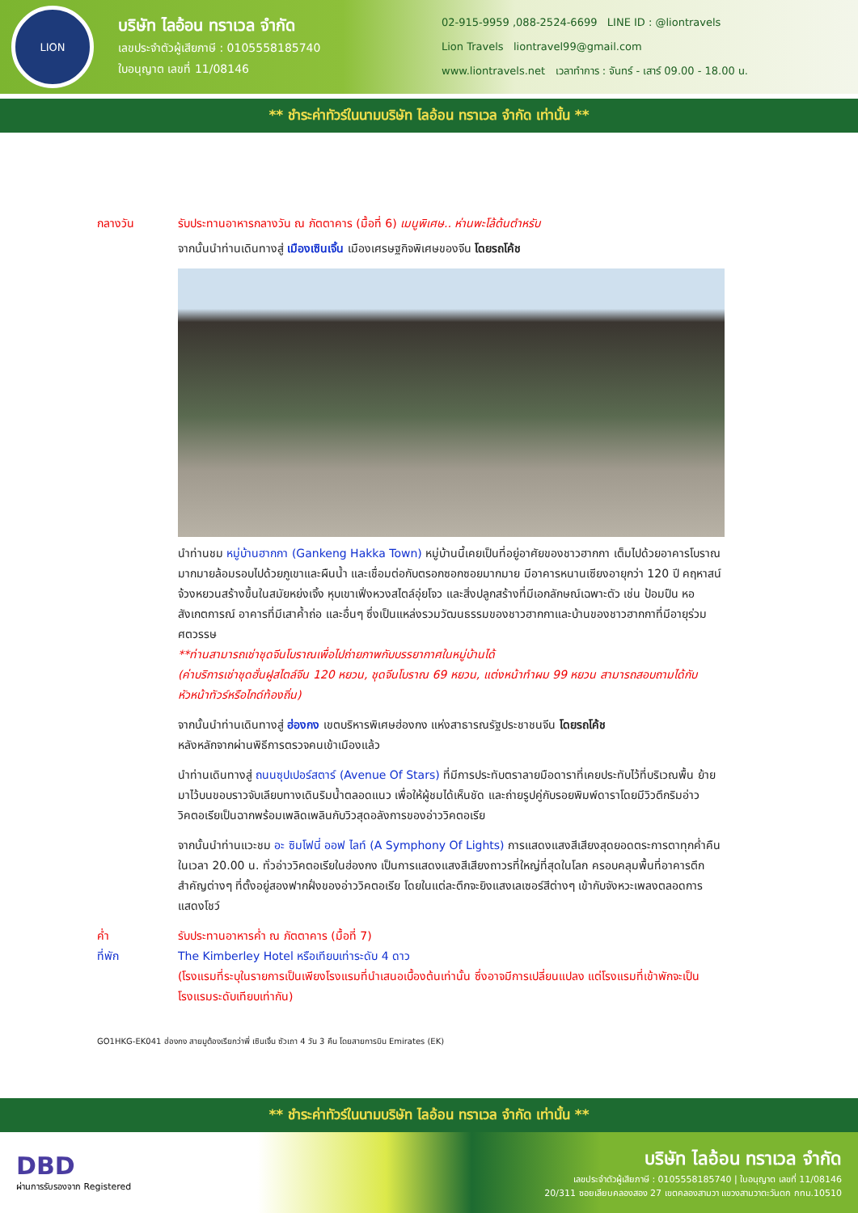LION
บริษัท ไลอ้อน ทราเวล จำกัด
เลขประจำตัวผู้เสียภาษี : 0105558185740
ใบอนุญาต เลขที่ 11/08146
02-915-9959 ,088-2524-6699 LINE ID : @liontravels
Lion Travels liontravel99@gmail.com
www.liontravels.net เวลาทำการ : จันทร์ - เสาร์ 09.00 - 18.00 น.
** ชำระค่าทัวร์ในนามบริษัท ไลอ้อน ทราเวล จำกัด เท่านั้น **
กลางวัน รับประทานอาหารกลางวัน ณ ภัตตาคาร (มื้อที่ 6) เมนูพิเศษ.. ห่านพะโล้ต้นตำหรับ
จากนั้นนำท่านเดินทางสู่ เมืองเซินเจิ้น เมืองเศรษฐกิจพิเศษของจีน โดยรถโค้ช
นำท่านชม หมู่บ้านฮากกา (Gankeng Hakka Town) หมู่บ้านนี้เคยเป็นที่อยู่อาศัยของชาวฮากกา เต็มไปด้วยอาคารโบราณมากมายล้อมรอบไปด้วยภูเขาและผืนน้ำ และเชื่อมต่อกับตรอกซอกซอยมากมาย มีอาคารหนานเซียงอายุกว่า 120 ปี คฤหาสน์จ้วงหยวนสร้างขึ้นในสมัยหย่งเจิ้ง หุบเขาเฟิ่งหวงสไตล์อุ่ยโจว และสิ่งปลูกสร้างที่มีเอกลักษณ์เฉพาะตัว เช่น ป้อมปืน หอสังเกตการณ์ อาคารที่มีเสาค้ำถ่อ และอื่นๆ ซึ่งเป็นแหล่งรวมวัฒนธรรมของชาวฮากกาและบ้านของชาวฮากกาที่มีอายุร่วมศตวรรษ
**ท่านสามารถเช่าชุดจีนโบราณเพื่อไปถ่ายภาพกับบรรยากาศในหมู่บ้านได้
(ค่าบริการเช่าชุดฮั่นฝูสไตล์จีน 120 หยวน, ชุดจีนโบราณ 69 หยวน, แต่งหน้าทำผม 99 หยวน สามารถสอบถามได้กับหัวหน้าทัวร์หรือไกด์ท้องถิ่น)
จากนั้นนำท่านเดินทางสู่ ฮ่องกง เขตบริหารพิเศษฮ่องกง แห่งสาธารณรัฐประชาชนจีน โดยรถโค้ช
หลังหลักจากผ่านพิธีการตรวจคนเข้าเมืองแล้ว
นำท่านเดินทางสู่ ถนนซุปเปอร์สตาร์ (Avenue Of Stars) ที่มีการประทับตราลายมือดาราที่เคยประทับไว้ที่บริเวณพื้น ย้ายมาไว้บนขอบราวจับเลียบทางเดินริมน้ำตลอดแนว เพื่อให้ผู้ชมได้เห็นชัด และถ่ายรูปคู่กับรอยพิมพ์ดาราโดยมีวิวตึกริมอ่าววิคตอเรียเป็นฉากพร้อมเพลิดเพลินกับวิวสุดอลังการของอ่าววิคตอเรีย
จากนั้นนำท่านแวะชม อะ ซิมโฟนี่ ออฟ ไลท์ (A Symphony Of Lights) การแสดงแสงสีเสียงสุดยอดตระการตาทุกค่ำคืน ในเวลา 20.00 น. ทั่วอ่าววิคตอเรียในฮ่องกง เป็นการแสดงแสงสีเสียงถาวรที่ใหญ่ที่สุดในโลก ครอบคลุมพื้นที่อาคารตึกสำคัญต่างๆ ที่ตั้งอยู่สองฟากฝั่งของอ่าววิคตอเรีย โดยในแต่ละตึกจะยิงแสงเลเซอร์สีต่างๆ เข้ากับจังหวะเพลงตลอดการแสดงโชว์
ค่ำ รับประทานอาหารค่ำ ณ ภัตตาคาร (มื้อที่ 7)
ที่พัก The Kimberley Hotel หรือเทียบเท่าระดับ 4 ดาว
(โรงแรมที่ระบุในรายการเป็นเพียงโรงแรมที่นำเสนอเบื้องต้นเท่านั้น ซึ่งอาจมีการเปลี่ยนแปลง แต่โรงแรมที่เข้าพักจะเป็นโรงแรมระดับเทียบเท่ากัน)
GO1HKG-EK041 ฮ่องกง สายมูต้องเรียกว่าพี่ เซินเจิ้น ซัวเถา 4 วัน 3 คืน โดยสายการบิน Emirates (EK)
** ชำระค่าทัวร์ในนามบริษัท ไลอ้อน ทราเวล จำกัด เท่านั้น **
DBD
ผ่านการรับรองจาก Registered
บริษัท ไลอ้อน ทราเวล จำกัด
เลขประจำตัวผู้เสียภาษี : 0105558185740 | ใบอนุญาต เลขที่ 11/08146
20/311 ซอยเลียบคลองสอง 27 เขตคลองสามวา แขวงสามวาตะวันตก กทม.10510